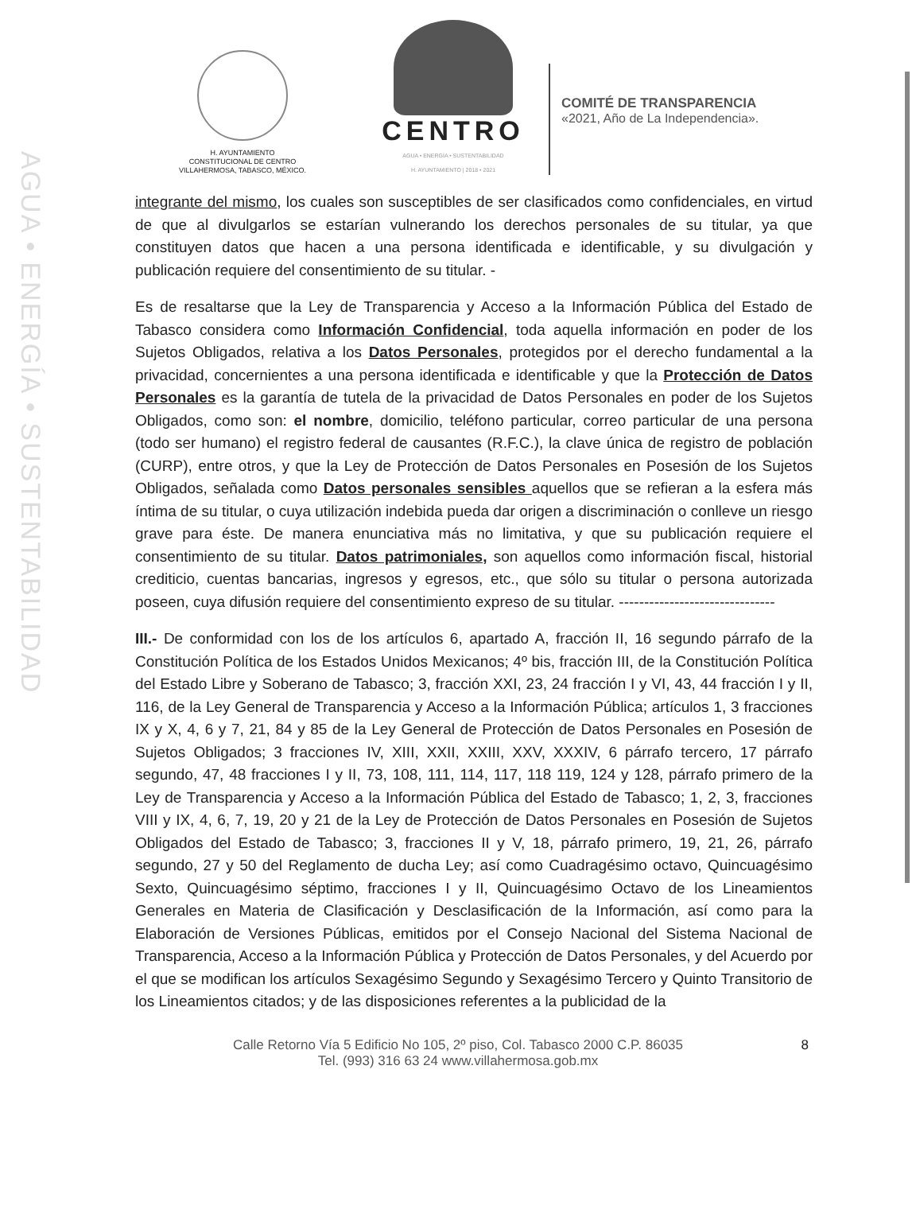AGUA • ENERGÍA • SUSTENTABILIDAD
H. AYUNTAMIENTO
CONSTITUCIONAL DE CENTRO
VILLAHERMOSA, TABASCO, MÉXICO.
CENTRO
AGUA • ENERGÍA • SUSTENTABILIDAD
H. AYUNTAMIENTO | 2018 • 2021
COMITÉ DE TRANSPARENCIA
«2021, Año de La Independencia».
integrante del mismo, los cuales son susceptibles de ser clasificados como confidenciales, en virtud de que al divulgarlos se estarían vulnerando los derechos personales de su titular, ya que constituyen datos que hacen a una persona identificada e identificable, y su divulgación y publicación requiere del consentimiento de su titular. -
Es de resaltarse que la Ley de Transparencia y Acceso a la Información Pública del Estado de Tabasco considera como Información Confidencial, toda aquella información en poder de los Sujetos Obligados, relativa a los Datos Personales, protegidos por el derecho fundamental a la privacidad, concernientes a una persona identificada e identificable y que la Protección de Datos Personales es la garantía de tutela de la privacidad de Datos Personales en poder de los Sujetos Obligados, como son: el nombre, domicilio, teléfono particular, correo particular de una persona (todo ser humano) el registro federal de causantes (R.F.C.), la clave única de registro de población (CURP), entre otros, y que la Ley de Protección de Datos Personales en Posesión de los Sujetos Obligados, señalada como Datos personales sensibles aquellos que se refieran a la esfera más íntima de su titular, o cuya utilización indebida pueda dar origen a discriminación o conlleve un riesgo grave para éste. De manera enunciativa más no limitativa, y que su publicación requiere el consentimiento de su titular. Datos patrimoniales, son aquellos como información fiscal, historial crediticio, cuentas bancarias, ingresos y egresos, etc., que sólo su titular o persona autorizada poseen, cuya difusión requiere del consentimiento expreso de su titular. -------------------------------
III.- De conformidad con los de los artículos 6, apartado A, fracción II, 16 segundo párrafo de la Constitución Política de los Estados Unidos Mexicanos; 4º bis, fracción III, de la Constitución Política del Estado Libre y Soberano de Tabasco; 3, fracción XXI, 23, 24 fracción I y VI, 43, 44 fracción I y II, 116, de la Ley General de Transparencia y Acceso a la Información Pública; artículos 1, 3 fracciones IX y X, 4, 6 y 7, 21, 84 y 85 de la Ley General de Protección de Datos Personales en Posesión de Sujetos Obligados; 3 fracciones IV, XIII, XXII, XXIII, XXV, XXXIV, 6 párrafo tercero, 17 párrafo segundo, 47, 48 fracciones I y II, 73, 108, 111, 114, 117, 118 119, 124 y 128, párrafo primero de la Ley de Transparencia y Acceso a la Información Pública del Estado de Tabasco; 1, 2, 3, fracciones VIII y IX, 4, 6, 7, 19, 20 y 21 de la Ley de Protección de Datos Personales en Posesión de Sujetos Obligados del Estado de Tabasco; 3, fracciones II y V, 18, párrafo primero, 19, 21, 26, párrafo segundo, 27 y 50 del Reglamento de ducha Ley; así como Cuadragésimo octavo, Quincuagésimo Sexto, Quincuagésimo séptimo, fracciones I y II, Quincuagésimo Octavo de los Lineamientos Generales en Materia de Clasificación y Desclasificación de la Información, así como para la Elaboración de Versiones Públicas, emitidos por el Consejo Nacional del Sistema Nacional de Transparencia, Acceso a la Información Pública y Protección de Datos Personales, y del Acuerdo por el que se modifican los artículos Sexagésimo Segundo y Sexagésimo Tercero y Quinto Transitorio de los Lineamientos citados; y de las disposiciones referentes a la publicidad de la
Calle Retorno Vía 5 Edificio No 105, 2º piso, Col. Tabasco 2000 C.P. 86035
Tel. (993) 316 63 24 www.villahermosa.gob.mx
8